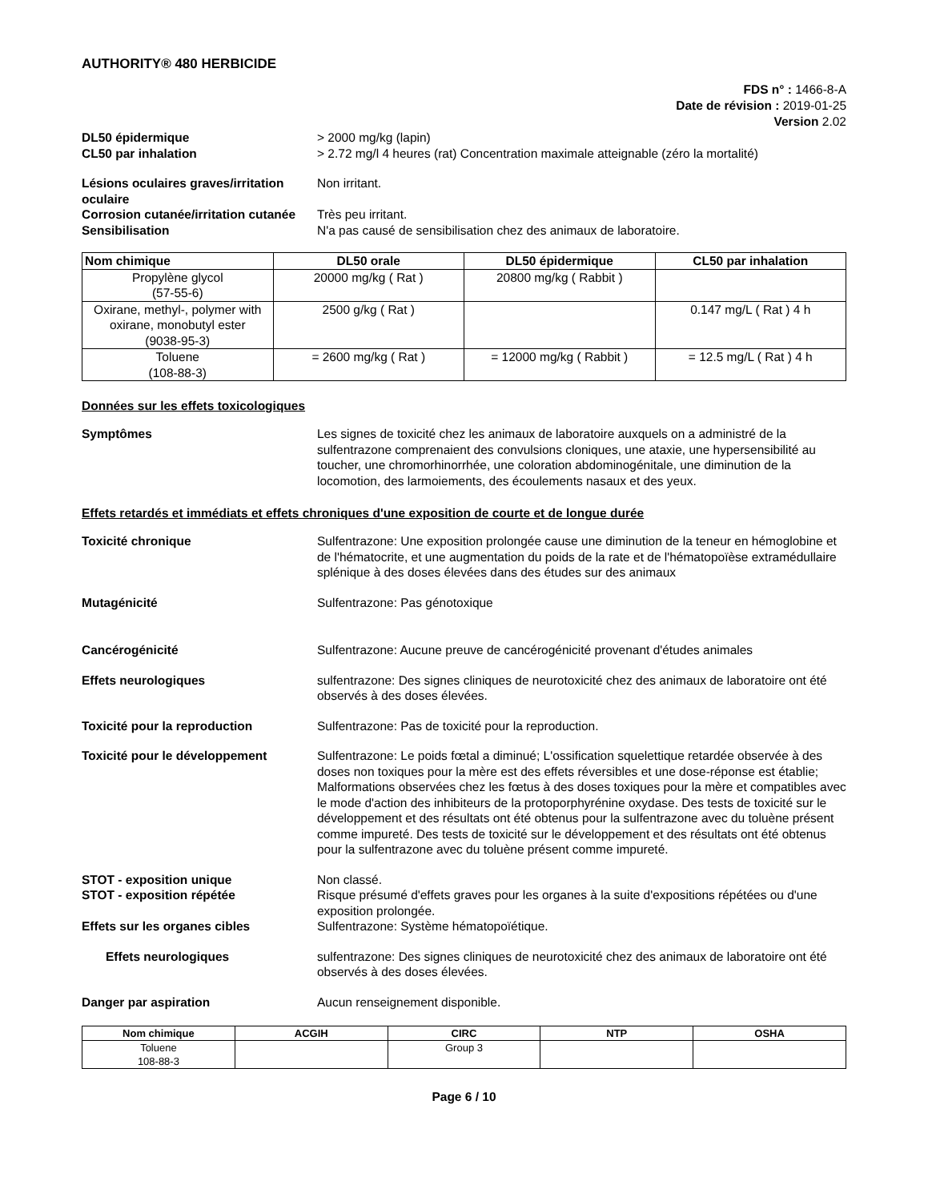AUTHORITY® 480 HERBICIDE
FDS n° : 1466-8-A
Date de révision : 2019-01-25
Version 2.02
DL50 épidermique > 2000 mg/kg (lapin)
CL50 par inhalation > 2.72 mg/l 4 heures (rat) Concentration maximale atteignable (zéro la mortalité)
Lésions oculaires graves/irritation oculaire
Non irritant.
Corrosion cutanée/irritation cutanée
Très peu irritant.
Sensibilisation N'a pas causé de sensibilisation chez des animaux de laboratoire.
| Nom chimique | DL50 orale | DL50 épidermique | CL50 par inhalation |
| --- | --- | --- | --- |
| Propylène glycol (57-55-6) | 20000 mg/kg ( Rat ) | 20800 mg/kg ( Rabbit ) | |
| Oxirane, methyl-, polymer with oxirane, monobutyl ester (9038-95-3) | 2500 g/kg ( Rat ) | | 0.147 mg/L ( Rat ) 4 h |
| Toluene (108-88-3) | = 2600 mg/kg ( Rat ) | = 12000 mg/kg ( Rabbit ) | = 12.5 mg/L ( Rat ) 4 h |
Données sur les effets toxicologiques
Symptômes Les signes de toxicité chez les animaux de laboratoire auxquels on a administré de la sulfentrazone comprenaient des convulsions cloniques, une ataxie, une hypersensibilité au toucher, une chromorhinorrhée, une coloration abdominogénitale, une diminution de la locomotion, des larmoiements, des écoulements nasaux et des yeux.
Effets retardés et immédiats et effets chroniques d'une exposition de courte et de longue durée
Toxicité chronique Sulfentrazone: Une exposition prolongée cause une diminution de la teneur en hémoglobine et de l'hématocrite, et une augmentation du poids de la rate et de l'hématopoïèse extramédullaire splénique à des doses élevées dans des études sur des animaux
Mutagénicité Sulfentrazone: Pas génotoxique
Cancérogénicité Sulfentrazone: Aucune preuve de cancérogénicité provenant d'études animales
Effets neurologiques sulfentrazone: Des signes cliniques de neurotoxicité chez des animaux de laboratoire ont été observés à des doses élevées.
Toxicité pour la reproduction Sulfentrazone: Pas de toxicité pour la reproduction.
Toxicité pour le développement Sulfentrazone: Le poids fœtal a diminué; L'ossification squelettique retardée observée à des doses non toxiques pour la mère est des effets réversibles et une dose-réponse est établie; Malformations observées chez les fœtus à des doses toxiques pour la mère et compatibles avec le mode d'action des inhibiteurs de la protoporphyrénine oxydase. Des tests de toxicité sur le développement et des résultats ont été obtenus pour la sulfentrazone avec du toluène présent comme impureté. Des tests de toxicité sur le développement et des résultats ont été obtenus pour la sulfentrazone avec du toluène présent comme impureté.
STOT - exposition unique Non classé.
STOT - exposition répétée Risque présumé d'effets graves pour les organes à la suite d'expositions répétées ou d'une exposition prolongée.
Effets sur les organes cibles Sulfentrazone: Système hématopoïétique.
Effets neurologiques sulfentrazone: Des signes cliniques de neurotoxicité chez des animaux de laboratoire ont été observés à des doses élevées.
Danger par aspiration Aucun renseignement disponible.
| Nom chimique | ACGIH | CIRC | NTP | OSHA |
| --- | --- | --- | --- | --- |
| Toluene 108-88-3 | | Group 3 | | |
Page 6 / 10